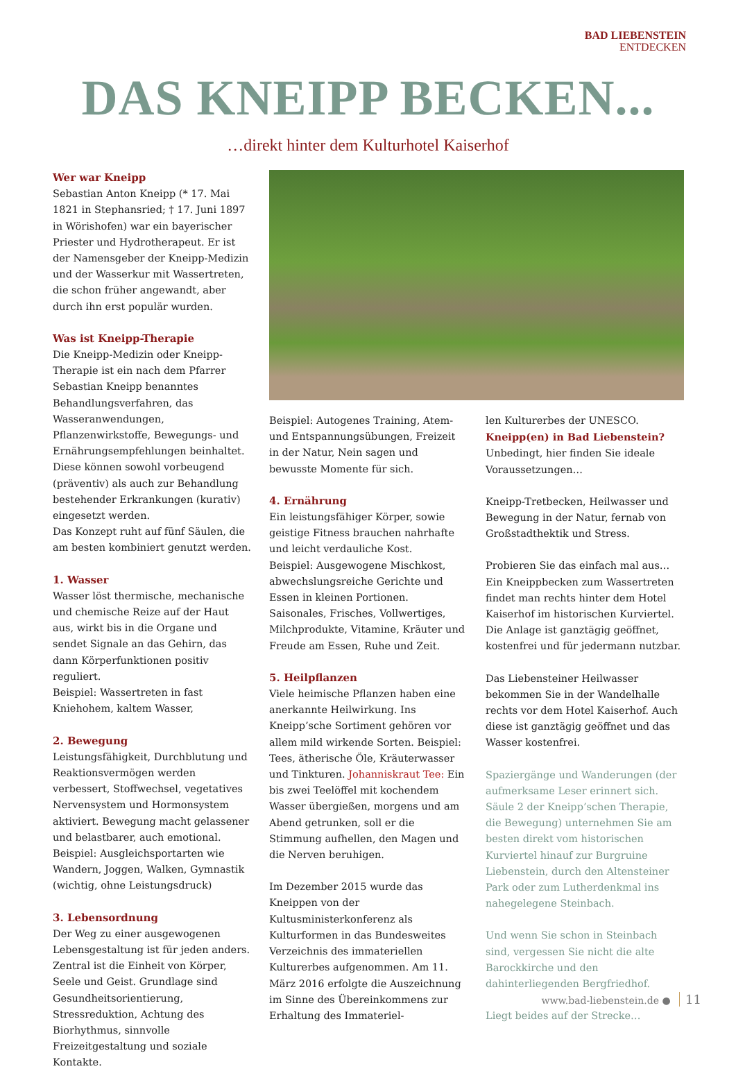BAD LIEBENSTEIN
ENTDECKEN
DAS KNEIPP BECKEN...
…direkt hinter dem Kulturhotel Kaiserhof
Wer war Kneipp
Sebastian Anton Kneipp (* 17. Mai 1821 in Stephansried; † 17. Juni 1897 in Wörishofen) war ein bayerischer Priester und Hydrotherapeut. Er ist der Namensgeber der Kneipp-Medizin und der Wasserkur mit Wassertreten, die schon früher angewandt, aber durch ihn erst populär wurden.
Was ist Kneipp-Therapie
Die Kneipp-Medizin oder Kneipp-Therapie ist ein nach dem Pfarrer Sebastian Kneipp benanntes Behandlungsverfahren, das Wasseranwendungen, Pflanzenwirkstoffe, Bewegungs- und Ernährungsempfehlungen beinhaltet. Diese können sowohl vorbeugend (präventiv) als auch zur Behandlung bestehender Erkrankungen (kurativ) eingesetzt werden.
Das Konzept ruht auf fünf Säulen, die am besten kombiniert genutzt werden.
1. Wasser
Wasser löst thermische, mechanische und chemische Reize auf der Haut aus, wirkt bis in die Organe und sendet Signale an das Gehirn, das dann Körperfunktionen positiv reguliert.
Beispiel: Wassertreten in fast Kniehohem, kaltem Wasser,
2. Bewegung
Leistungsfähigkeit, Durchblutung und Reaktionsvermögen werden verbessert, Stoffwechsel, vegetatives Nervensystem und Hormonsystem aktiviert. Bewegung macht gelassener und belastbarer, auch emotional. Beispiel: Ausgleichsportarten wie Wandern, Joggen, Walken, Gymnastik (wichtig, ohne Leistungsdruck)
3. Lebensordnung
Der Weg zu einer ausgewogenen Lebensgestaltung ist für jeden anders. Zentral ist die Einheit von Körper, Seele und Geist. Grundlage sind Gesundheitsorientierung, Stressreduktion, Achtung des Biorhythmus, sinnvolle Freizeitgestaltung und soziale Kontakte.
Beispiel: Autogenes Training, Atem- und Entspannungsübungen, Freizeit in der Natur, Nein sagen und bewusste Momente für sich.
4. Ernährung
Ein leistungsfähiger Körper, sowie geistige Fitness brauchen nahrhafte und leicht verdauliche Kost.
Beispiel: Ausgewogene Mischkost, abwechslungsreiche Gerichte und Essen in kleinen Portionen. Saisonales, Frisches, Vollwertiges, Milchprodukte, Vitamine, Kräuter und Freude am Essen, Ruhe und Zeit.
5. Heilpflanzen
Viele heimische Pflanzen haben eine anerkannte Heilwirkung. Ins Kneipp’sche Sortiment gehören vor allem mild wirkende Sorten. Beispiel: Tees, ätherische Öle, Kräuterwasser und Tinkturen. Johanniskraut Tee: Ein bis zwei Teelöffel mit kochendem Wasser übergießen, morgens und am Abend getrunken, soll er die Stimmung aufhellen, den Magen und die Nerven beruhigen.
Im Dezember 2015 wurde das Kneippen von der Kultusministerkonferenz als Kulturformen in das Bundesweites Verzeichnis des immateriellen Kulturerbes aufgenommen. Am 11. März 2016 erfolgte die Auszeichnung im Sinne des Übereinkommens zur Erhaltung des Immateriel-
len Kulturerbes der UNESCO.
Kneipp(en) in Bad Liebenstein?
Unbedingt, hier finden Sie ideale Voraussetzungen…
Kneipp-Tretbecken, Heilwasser und Bewegung in der Natur, fernab von Großstadthektik und Stress.
Probieren Sie das einfach mal aus…
Ein Kneippbecken zum Wassertreten findet man rechts hinter dem Hotel Kaiserhof im historischen Kurviertel. Die Anlage ist ganztägig geöffnet, kostenfrei und für jedermann nutzbar.
Das Liebensteiner Heilwasser bekommen Sie in der Wandelhalle rechts vor dem Hotel Kaiserhof. Auch diese ist ganztägig geöffnet und das Wasser kostenfrei.
Spaziergänge und Wanderungen (der aufmerksame Leser erinnert sich. Säule 2 der Kneipp’schen Therapie, die Bewegung) unternehmen Sie am besten direkt vom historischen Kurviertel hinauf zur Burgruine Liebenstein, durch den Altensteiner Park oder zum Lutherdenkmal ins nahegelegene Steinbach.
Und wenn Sie schon in Steinbach sind, vergessen Sie nicht die alte Barockkirche und den dahinterliegenden Bergfriedhof.
Liegt beides auf der Strecke…
www.bad-liebenstein.de ● 11